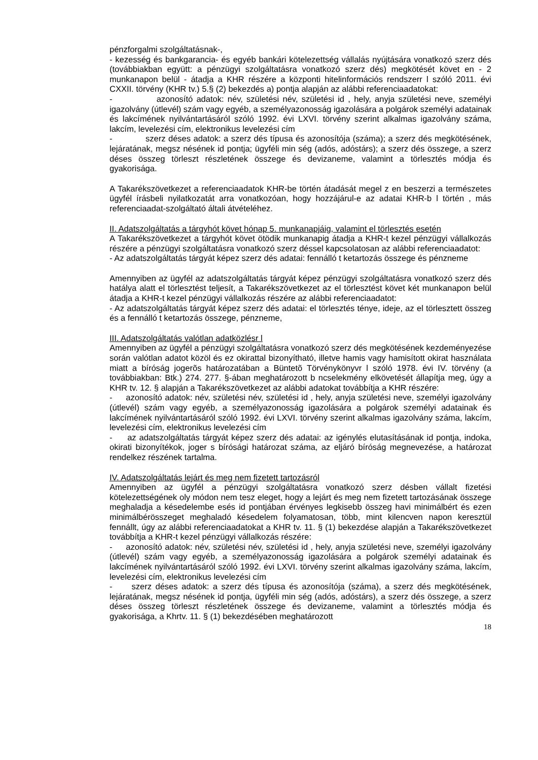pénzforgalmi szolgáltatásnak-,
- kezesség és bankgarancia- és egyéb bankári kötelezettség vállalás nyújtására vonatkozó szerz dés (továbbiakban együtt: a pénzügyi szolgáltatásra vonatkozó szerz dés) megkötését követ en - 2 munkanapon belül - átadja a KHR részére a központi hitelinformációs rendszerr l szóló 2011. évi CXXII. törvény (KHR tv.) 5.§ (2) bekezdés a) pontja alapján az alábbi referenciaadatokat:
- azonosító adatok: név, születési név, születési id , hely, anyja születési neve, személyi igazolvány (útlevél) szám vagy egyéb, a személyazonosság igazolására a polgárok személyi adatainak és lakcímének nyilvántartásáról szóló 1992. évi LXVI. törvény szerint alkalmas igazolvány száma, lakcím, levelezési cím, elektronikus levelezési cím
- szerz déses adatok: a szerz dés típusa és azonosítója (száma); a szerz dés megkötésének, lejáratának, megsz nésének id pontja; ügyféli min ség (adós, adóstárs); a szerz dés összege, a szerz déses összeg törleszt részletének összege és devizaneme, valamint a törlesztés módja és gyakorisága.
A Takarékszövetkezet a referenciaadatok KHR-be történ átadását megel z en beszerzi a természetes ügyfél írásbeli nyilatkozatát arra vonatkozóan, hogy hozzájárul-e az adatai KHR-b l történ , más referenciaadat-szolgáltató általi átvételéhez.
II. Adatszolgáltatás a tárgyhót követ hónap 5. munkanapjáig, valamint el törlesztés esetén
A Takarékszövetkezet a tárgyhót követ ötödik munkanapig átadja a KHR-t kezel pénzügyi vállalkozás részére a pénzügyi szolgáltatásra vonatkozó szerz déssel kapcsolatosan az alábbi referenciaadatot:
- Az adatszolgáltatás tárgyát képez szerz dés adatai: fennálló t ketartozás összege és pénzneme
Amennyiben az ügyfél az adatszolgáltatás tárgyát képez pénzügyi szolgáltatásra vonatkozó szerz dés hatálya alatt el törlesztést teljesít, a Takarékszövetkezet az el törlesztést követ két munkanapon belül átadja a KHR-t kezel pénzügyi vállalkozás részére az alábbi referenciaadatot:
- Az adatszolgáltatás tárgyát képez szerz dés adatai: el törlesztés ténye, ideje, az el törlesztett összeg és a fennálló t ketartozás összege, pénzneme,
III. Adatszolgáltatás valótlan adatközlésr l
Amennyiben az ügyfél a pénzügyi szolgáltatásra vonatkozó szerz dés megkötésének kezdeményezése során valótlan adatot közöl és ez okirattal bizonyítható, illetve hamis vagy hamisított okirat használata miatt a bíróság jogerõs határozatában a Büntetõ Törvénykönyvr l szóló 1978. évi IV. törvény (a továbbiakban: Btk.) 274. 277. §-ában meghatározott b ncselekmény elkövetését állapítja meg, úgy a KHR tv. 12. § alapján a Takarékszövetkezet az alábbi adatokat továbbítja a KHR részére:
- azonosító adatok: név, születési név, születési id , hely, anyja születési neve, személyi igazolvány (útlevél) szám vagy egyéb, a személyazonosság igazolására a polgárok személyi adatainak és lakcímének nyilvántartásáról szóló 1992. évi LXVI. törvény szerint alkalmas igazolvány száma, lakcím, levelezési cím, elektronikus levelezési cím
- az adatszolgáltatás tárgyát képez szerz dés adatai: az igénylés elutasításának id pontja, indoka, okirati bizonyítékok, joger s bírósági határozat száma, az eljáró bíróság megnevezése, a határozat rendelkez részének tartalma.
IV. Adatszolgáltatás lejárt és meg nem fizetett tartozásról
Amennyiben az ügyfél a pénzügyi szolgáltatásra vonatkozó szerz désben vállalt fizetési kötelezettségének oly módon nem tesz eleget, hogy a lejárt és meg nem fizetett tartozásának összege meghaladja a késedelembe esés id pontjában érvényes legkisebb összeg havi minimálbért és ezen minimálbérösszeget meghaladó késedelem folyamatosan, több, mint kilencven napon keresztül fennállt, úgy az alábbi referenciaadatokat a KHR tv. 11. § (1) bekezdése alapján a Takarékszövetkezet továbbítja a KHR-t kezel pénzügyi vállalkozás részére:
- azonosító adatok: név, születési név, születési id , hely, anyja születési neve, személyi igazolvány (útlevél) szám vagy egyéb, a személyazonosság igazolására a polgárok személyi adatainak és lakcímének nyilvántartásáról szóló 1992. évi LXVI. törvény szerint alkalmas igazolvány száma, lakcím, levelezési cím, elektronikus levelezési cím
- szerz déses adatok: a szerz dés típusa és azonosítója (száma), a szerz dés megkötésének, lejáratának, megsz nésének id pontja, ügyféli min ség (adós, adóstárs), a szerz dés összege, a szerz déses összeg törleszt részletének összege és devizaneme, valamint a törlesztés módja és gyakorisága, a Khrtv. 11. § (1) bekezdésében meghatározott
18